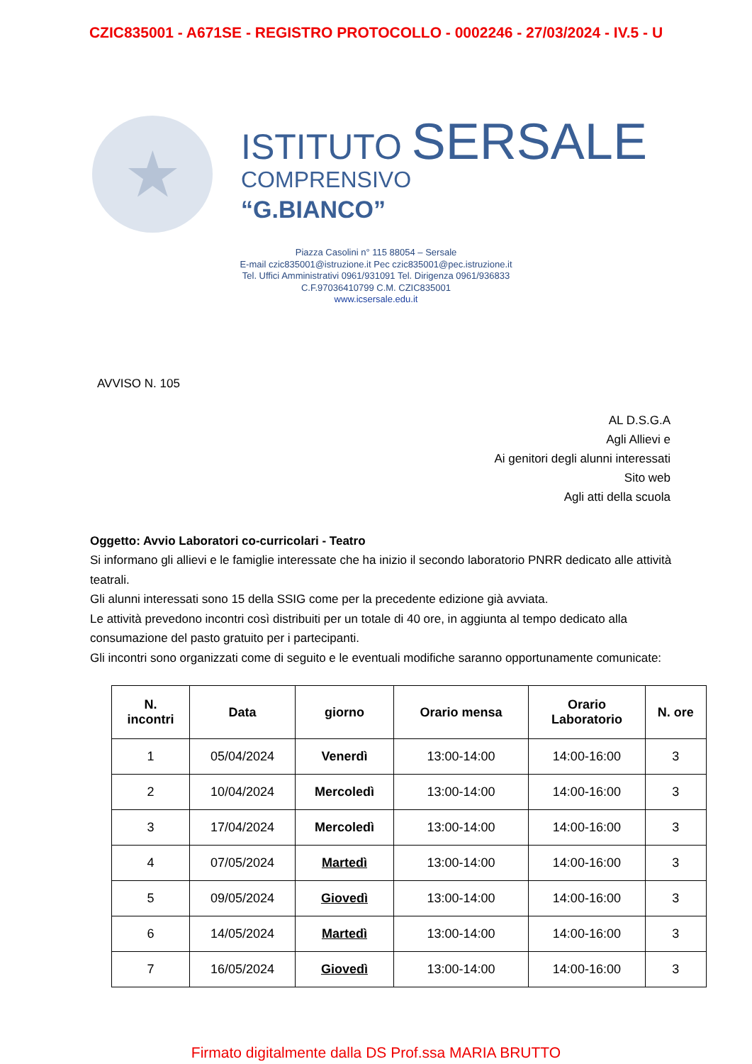CZIC835001 - A671SE - REGISTRO PROTOCOLLO - 0002246 - 27/03/2024 - IV.5 - U
★
ISTITUTO SERSALE
COMPRENSIVO
“G.BIANCO”
Piazza Casolini n° 115 88054 – Sersale
E-mail czic835001@istruzione.it Pec czic835001@pec.istruzione.it
Tel. Uffici Amministrativi 0961/931091 Tel. Dirigenza 0961/936833
C.F.97036410799 C.M. CZIC835001
www.icsersale.edu.it
AVVISO N. 105
AL D.S.G.A
Agli Allievi e
Ai genitori degli alunni interessati
Sito web
Agli atti della scuola
Oggetto: Avvio Laboratori co-curricolari - Teatro
Si informano gli allievi e le famiglie interessate che ha inizio il secondo laboratorio PNRR dedicato alle attività teatrali.
Gli alunni interessati sono 15 della SSIG come per la precedente edizione già avviata.
Le attività prevedono incontri così distribuiti per un totale di 40 ore, in aggiunta al tempo dedicato alla consumazione del pasto gratuito per i partecipanti.
Gli incontri sono organizzati come di seguito e le eventuali modifiche saranno opportunamente comunicate:
| N. incontri | Data | giorno | Orario mensa | Orario Laboratorio | N. ore |
| --- | --- | --- | --- | --- | --- |
| 1 | 05/04/2024 | Venerdì | 13:00-14:00 | 14:00-16:00 | 3 |
| 2 | 10/04/2024 | Mercoledì | 13:00-14:00 | 14:00-16:00 | 3 |
| 3 | 17/04/2024 | Mercoledì | 13:00-14:00 | 14:00-16:00 | 3 |
| 4 | 07/05/2024 | Martedì | 13:00-14:00 | 14:00-16:00 | 3 |
| 5 | 09/05/2024 | Giovedì | 13:00-14:00 | 14:00-16:00 | 3 |
| 6 | 14/05/2024 | Martedì | 13:00-14:00 | 14:00-16:00 | 3 |
| 7 | 16/05/2024 | Giovedì | 13:00-14:00 | 14:00-16:00 | 3 |
Firmato digitalmente dalla DS Prof.ssa MARIA BRUTTO